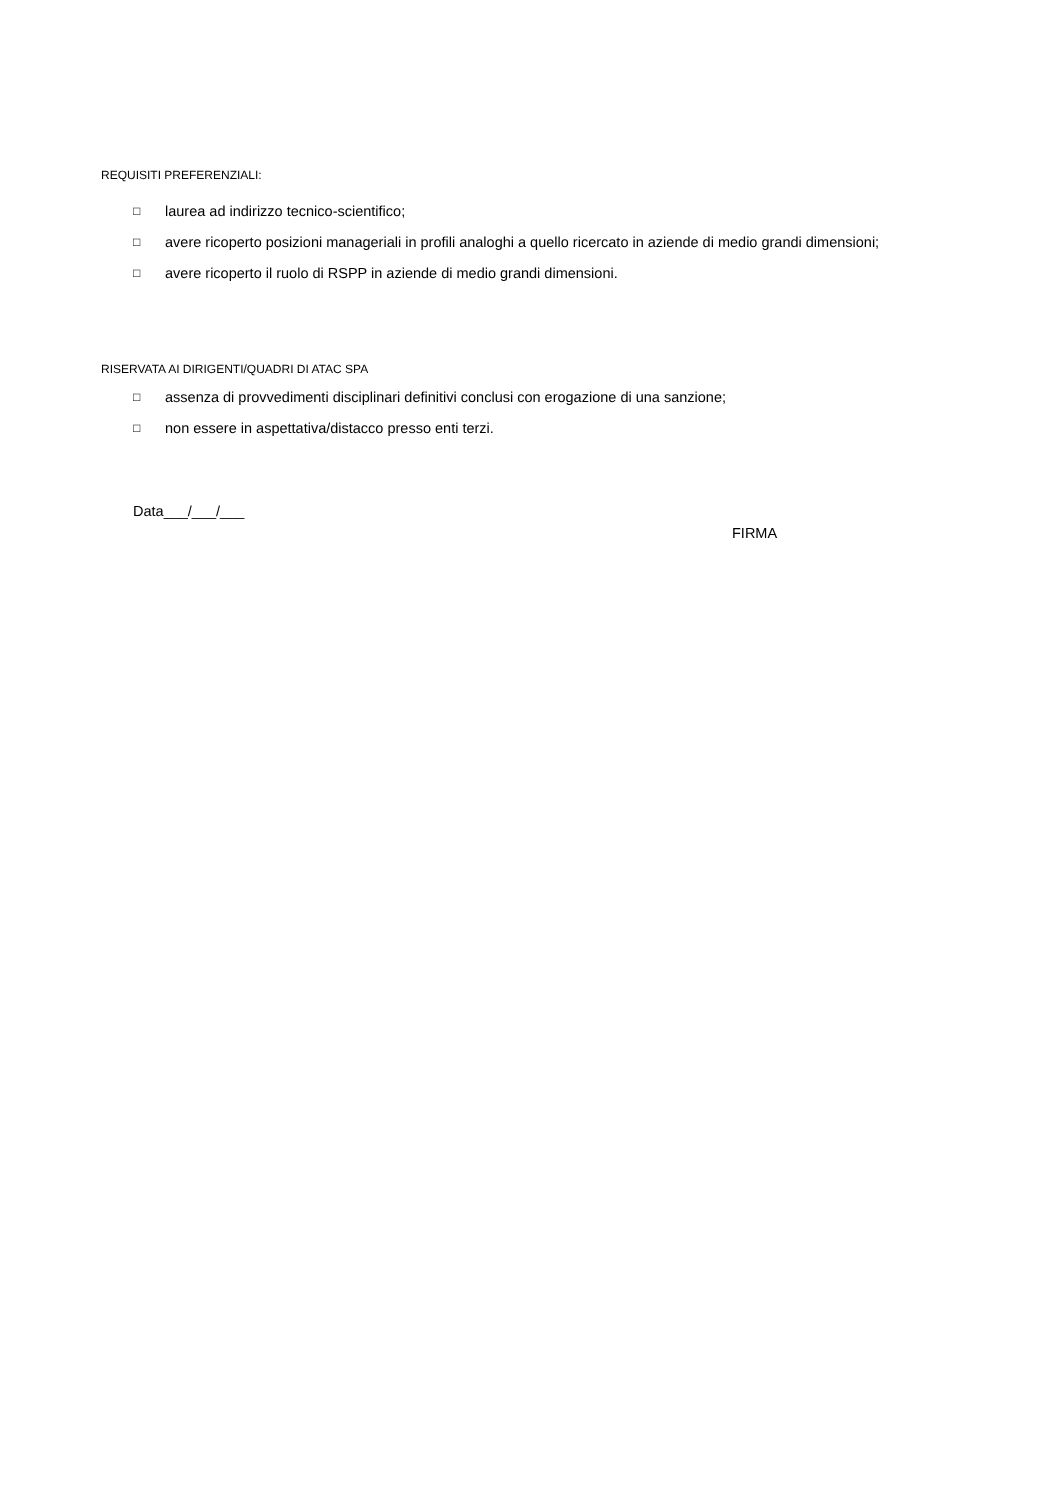REQUISITI PREFERENZIALI:
□ laurea ad indirizzo tecnico-scientifico;
□ avere ricoperto posizioni manageriali in profili analoghi a quello ricercato in aziende di medio grandi dimensioni;
□ avere ricoperto il ruolo di RSPP in aziende di medio grandi dimensioni.
RISERVATA AI DIRIGENTI/QUADRI DI ATAC SPA
□ assenza di provvedimenti disciplinari definitivi conclusi con erogazione di una sanzione;
□ non essere in aspettativa/distacco presso enti terzi.
Data___/___/___
FIRMA